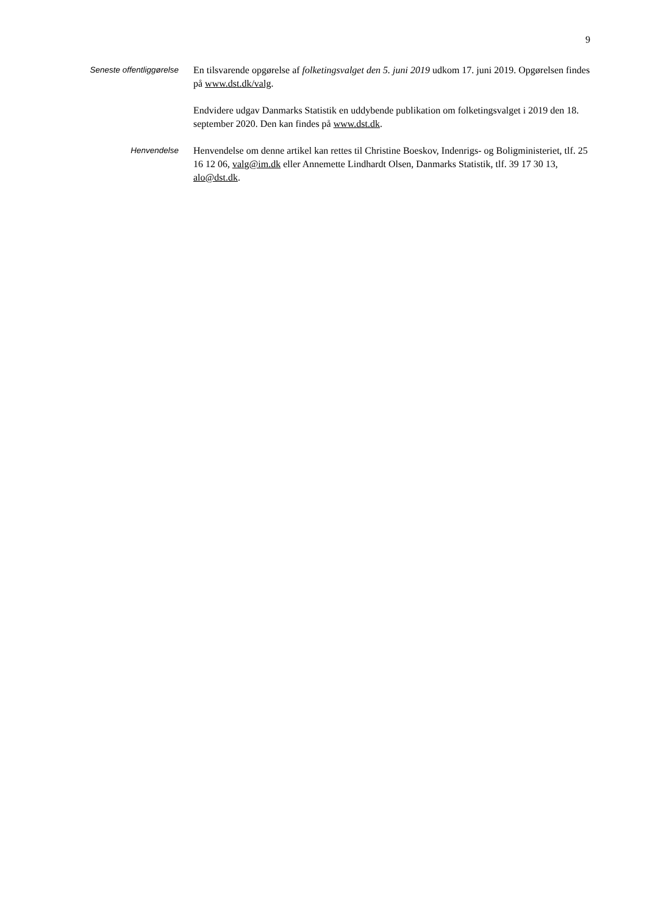9
Seneste offentliggørelse
En tilsvarende opgørelse af folketingsvalget den 5. juni 2019 udkom 17. juni 2019. Opgørelsen findes på www.dst.dk/valg.
Endvidere udgav Danmarks Statistik en uddybende publikation om folketingsvalget i 2019 den 18. september 2020. Den kan findes på www.dst.dk.
Henvendelse
Henvendelse om denne artikel kan rettes til Christine Boeskov, Indenrigs- og Boligministeriet, tlf. 25 16 12 06, valg@im.dk eller Annemette Lindhardt Olsen, Danmarks Statistik, tlf. 39 17 30 13, alo@dst.dk.